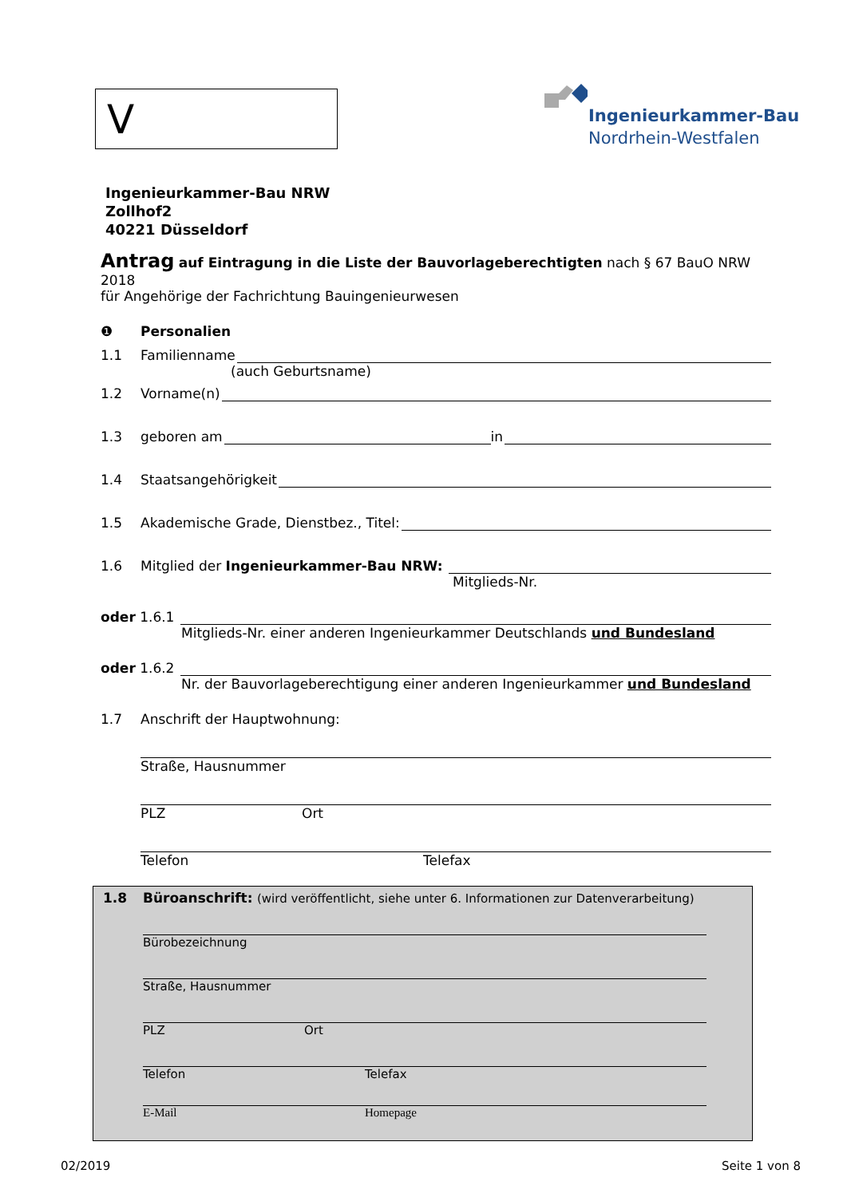V
Ingenieurkammer-Bau
Nordrhein-Westfalen
Ingenieurkammer-Bau NRW
Zollhof2
40221 Düsseldorf
Antrag auf Eintragung in die Liste der Bauvorlageberechtigten nach § 67 BauO NRW 2018
für Angehörige der Fachrichtung Bauingenieurwesen
❶ Personalien
1.1 Familienname
(auch Geburtsname)
1.2 Vorname(n)
1.3 geboren am in
1.4 Staatsangehörigkeit
1.5 Akademische Grade, Dienstbez., Titel:
1.6 Mitglied der Ingenieurkammer-Bau NRW:
Mitglieds-Nr.
oder 1.6.1
Mitglieds-Nr. einer anderen Ingenieurkammer Deutschlands und Bundesland
oder 1.6.2
Nr. der Bauvorlageberechtigung einer anderen Ingenieurkammer und Bundesland
1.7 Anschrift der Hauptwohnung:
Straße, Hausnummer
PLZ Ort
Telefon Telefax
1.8 Büroanschrift: (wird veröffentlicht, siehe unter 6. Informationen zur Datenverarbeitung)
Bürobezeichnung
Straße, Hausnummer
PLZ Ort
Telefon Telefax
E-Mail Homepage
02/2019 Seite 1 von 8